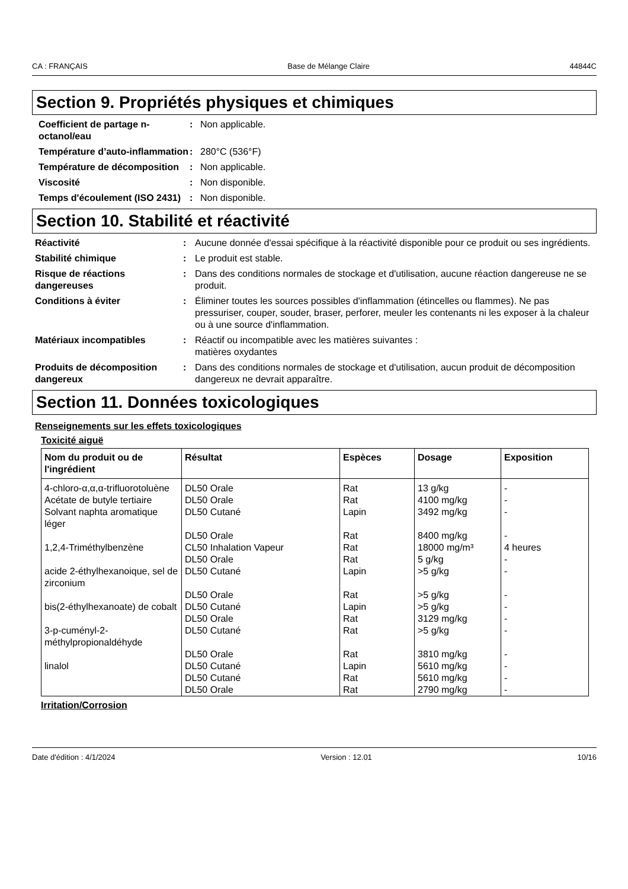CA : FRANÇAIS Base de Mélange Claire 44844C
Section 9. Propriétés physiques et chimiques
Coefficient de partage n-octanol/eau
: Non applicable.
Température d’auto-inflammation
: 280°C (536°F)
Température de décomposition
: Non applicable.
Viscosité : Non disponible.
Temps d'écoulement (ISO 2431)
: Non disponible.
Section 10. Stabilité et réactivité
Réactivité : Aucune donnée d'essai spécifique à la réactivité disponible pour ce produit ou ses ingrédients.
Stabilité chimique : Le produit est stable.
Risque de réactions dangereuses
: Dans des conditions normales de stockage et d'utilisation, aucune réaction dangereuse ne se produit.
Conditions à éviter : Éliminer toutes les sources possibles d'inflammation (étincelles ou flammes). Ne pas pressuriser, couper, souder, braser, perforer, meuler les contenants ni les exposer à la chaleur ou à une source d'inflammation.
Matériaux incompatibles : Réactif ou incompatible avec les matières suivantes :
matières oxydantes
Produits de décomposition dangereux
: Dans des conditions normales de stockage et d'utilisation, aucun produit de décomposition dangereux ne devrait apparaître.
Section 11. Données toxicologiques
Renseignements sur les effets toxicologiques
Toxicité aiguë
| Nom du produit ou de l'ingrédient | Résultat | Espèces | Dosage | Exposition |
| --- | --- | --- | --- | --- |
| 4-chloro-α,α,α-trifluorotoluène | DL50 Orale | Rat | 13 g/kg | - |
| Acétate de butyle tertiaire | DL50 Orale | Rat | 4100 mg/kg | - |
| Solvant naphta aromatique léger | DL50 Cutané | Lapin | 3492 mg/kg | - |
| | DL50 Orale | Rat | 8400 mg/kg | - |
| 1,2,4-Triméthylbenzène | CL50 Inhalation Vapeur | Rat | 18000 mg/m³ | 4 heures |
| | DL50 Orale | Rat | 5 g/kg | - |
| acide 2-éthylhexanoique, sel de zirconium | DL50 Cutané | Lapin | >5 g/kg | - |
| | DL50 Orale | Rat | >5 g/kg | - |
| bis(2-éthylhexanoate) de cobalt | DL50 Cutané | Lapin | >5 g/kg | - |
| | DL50 Orale | Rat | 3129 mg/kg | - |
| 3-p-cuményl-2-méthylpropionaldéhyde | DL50 Cutané | Rat | >5 g/kg | - |
| | DL50 Orale | Rat | 3810 mg/kg | - |
| linalol | DL50 Cutané | Lapin | 5610 mg/kg | - |
| | DL50 Cutané | Rat | 5610 mg/kg | - |
| | DL50 Orale | Rat | 2790 mg/kg | - |
Irritation/Corrosion
Date d'édition : 4/1/2024 Version : 12.01 10/16